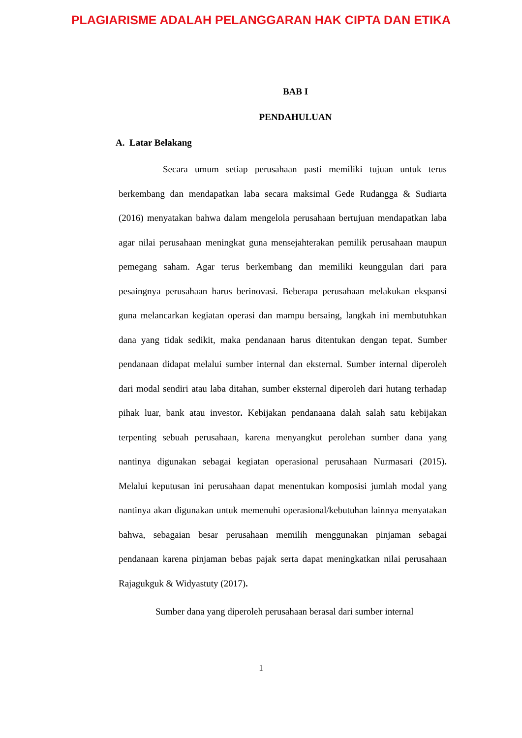PLAGIARISME ADALAH PELANGGARAN HAK CIPTA DAN ETIKA
BAB I
PENDAHULUAN
A. Latar Belakang
Secara umum setiap perusahaan pasti memiliki tujuan untuk terus berkembang dan mendapatkan laba secara maksimal Gede Rudangga & Sudiarta (2016) menyatakan bahwa dalam mengelola perusahaan bertujuan mendapatkan laba agar nilai perusahaan meningkat guna mensejahterakan pemilik perusahaan maupun pemegang saham. Agar terus berkembang dan memiliki keunggulan dari para pesaingnya perusahaan harus berinovasi. Beberapa perusahaan melakukan ekspansi guna melancarkan kegiatan operasi dan mampu bersaing, langkah ini membutuhkan dana yang tidak sedikit, maka pendanaan harus ditentukan dengan tepat. Sumber pendanaan didapat melalui sumber internal dan eksternal. Sumber internal diperoleh dari modal sendiri atau laba ditahan, sumber eksternal diperoleh dari hutang terhadap pihak luar, bank atau investor. Kebijakan pendanaana dalah salah satu kebijakan terpenting sebuah perusahaan, karena menyangkut perolehan sumber dana yang nantinya digunakan sebagai kegiatan operasional perusahaan Nurmasari (2015). Melalui keputusan ini perusahaan dapat menentukan komposisi jumlah modal yang nantinya akan digunakan untuk memenuhi operasional/kebutuhan lainnya menyatakan bahwa, sebagaian besar perusahaan memilih menggunakan pinjaman sebagai pendanaan karena pinjaman bebas pajak serta dapat meningkatkan nilai perusahaan Rajagukguk & Widyastuty (2017).
Sumber dana yang diperoleh perusahaan berasal dari sumber internal
1